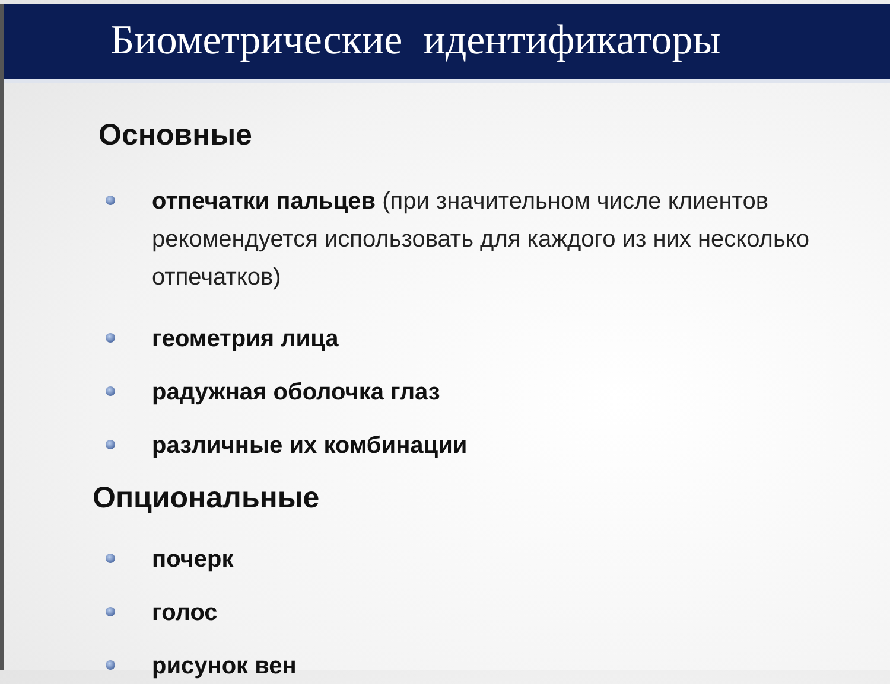Биометрические идентификаторы
Основные
отпечатки пальцев (при значительном числе клиентов рекомендуется использовать для каждого из них несколько отпечатков)
геометрия лица
радужная оболочка глаз
различные их комбинации
Опциональные
почерк
голос
рисунок вен